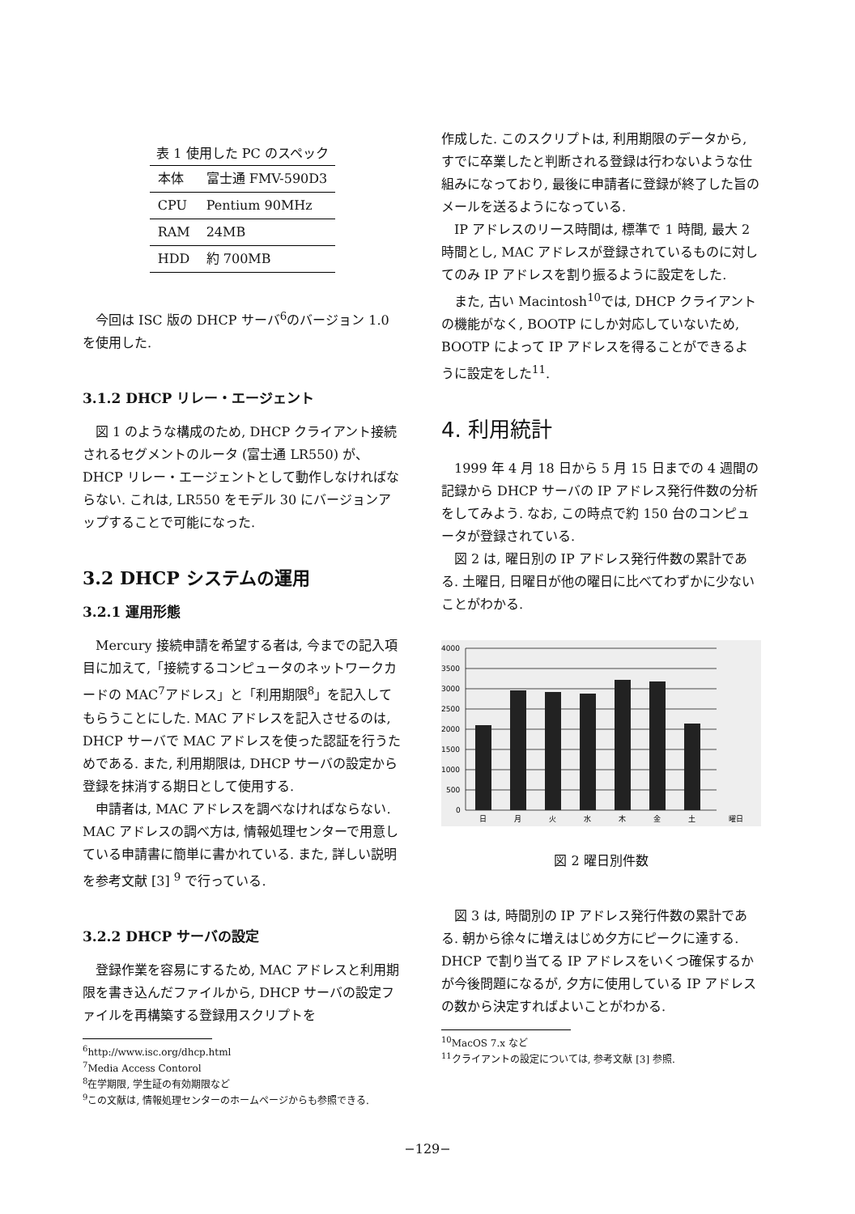表 1 使用した PC のスペック
| 本体 | 富士通 FMV-590D3 |
| CPU | Pentium 90MHz |
| RAM | 24MB |
| HDD | 約 700MB |
今回は ISC 版の DHCP サーバ<sup>6</sup>のバージョン 1.0 を使用した.
3.1.2 DHCP リレー・エージェント
図 1 のような構成のため, DHCP クライアント接続されるセグメントのルータ (富士通 LR550) が、DHCP リレー・エージェントとして動作しなければならない. これは, LR550 をモデル 30 にバージョンアップすることで可能になった.
3.2 DHCP システムの運用
3.2.1 運用形態
Mercury 接続申請を希望する者は, 今までの記入項目に加えて,「接続するコンピュータのネットワークカードの MAC<sup>7</sup>アドレス」と「利用期限<sup>8</sup>」を記入してもらうことにした. MAC アドレスを記入させるのは, DHCP サーバで MAC アドレスを使った認証を行うためである. また, 利用期限は, DHCP サーバの設定から登録を抹消する期日として使用する.
申請者は, MAC アドレスを調べなければならない. MAC アドレスの調べ方は, 情報処理センターで用意している申請書に簡単に書かれている. また, 詳しい説明を参考文献 [3] <sup>9</sup> で行っている.
3.2.2 DHCP サーバの設定
登録作業を容易にするため, MAC アドレスと利用期限を書き込んだファイルから, DHCP サーバの設定ファイルを再構築する登録用スクリプトを
<sup>6</sup> http://www.isc.org/dhcp.html
<sup>7</sup> Media Access Contorol
<sup>8</sup> 在学期限, 学生証の有効期限など
<sup>9</sup> この文献は, 情報処理センターのホームページからも参照できる.
作成した. このスクリプトは, 利用期限のデータから, すでに卒業したと判断される登録は行わないような仕組みになっており, 最後に申請者に登録が終了した旨のメールを送るようになっている.
IP アドレスのリース時間は, 標準で 1 時間, 最大 2 時間とし, MAC アドレスが登録されているものに対してのみ IP アドレスを割り振るように設定をした.
また, 古い Macintosh<sup>10</sup>では, DHCP クライアントの機能がなく, BOOTP にしか対応していないため, BOOTP によって IP アドレスを得ることができるように設定をした<sup>11</sup>.
4. 利用統計
1999 年 4 月 18 日から 5 月 15 日までの 4 週間の記録から DHCP サーバの IP アドレス発行件数の分析をしてみよう. なお, この時点で約 150 台のコンピュータが登録されている.
図 2 は, 曜日別の IP アドレス発行件数の累計である. 土曜日, 日曜日が他の曜日に比べてわずかに少ないことがわかる.
4000
3500
3000
2500
2000
1500
1000
500
0
日
月
火
水
木
金
土
曜日
図 2 曜日別件数
図 3 は, 時間別の IP アドレス発行件数の累計である. 朝から徐々に増えはじめ夕方にピークに達する. DHCP で割り当てる IP アドレスをいくつ確保するかが今後問題になるが, 夕方に使用している IP アドレスの数から決定すればよいことがわかる.
<sup>10</sup> MacOS 7.x など
<sup>11</sup> クライアントの設定については, 参考文献 [3] 参照.
−129−